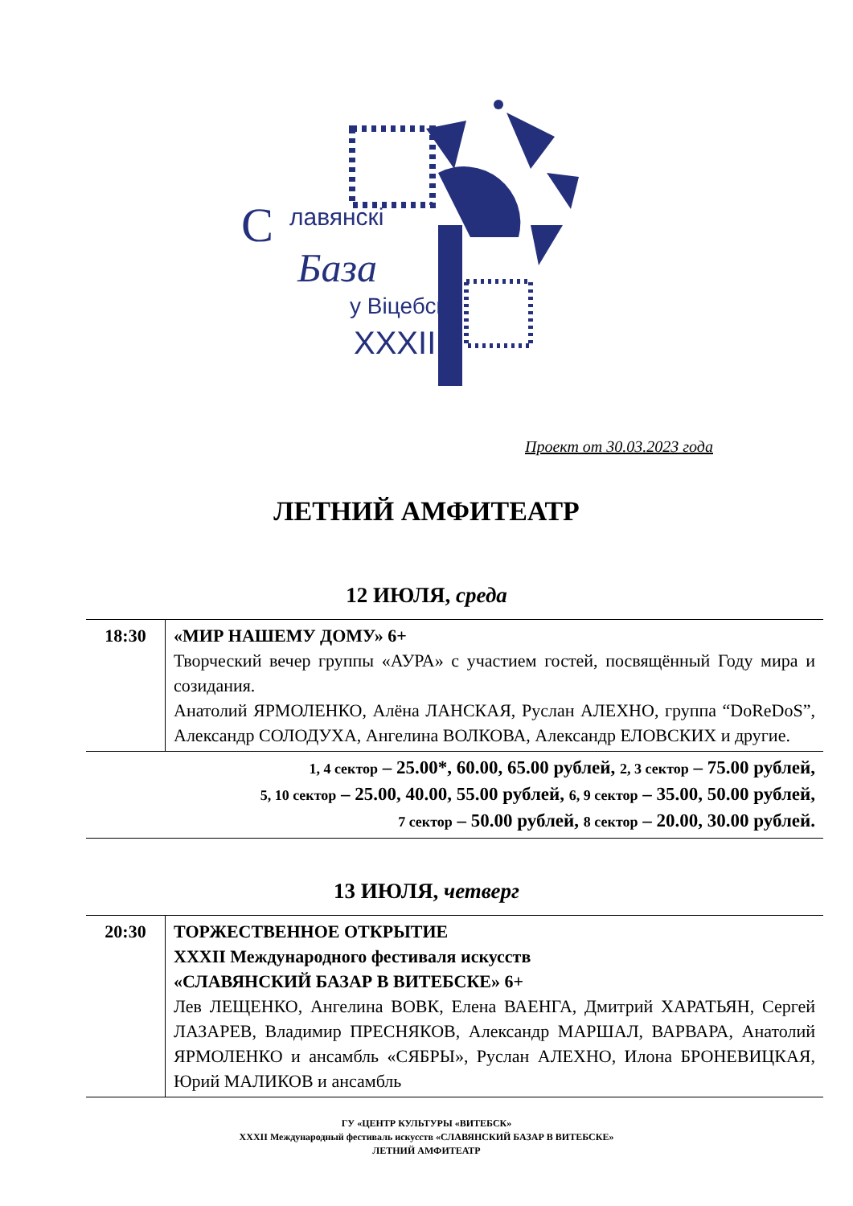С
лавянскi
База
у Вiцебску
XXXII
Проект от 30.03.2023 года
ЛЕТНИЙ АМФИТЕАТР
12 ИЮЛЯ, среда
| 18:30 | «МИР НАШЕМУ ДОМУ» 6+ Творческий вечер группы «АУРА» с участием гостей, посвящённый Году мира и созидания. Анатолий ЯРМОЛЕНКО, Алёна ЛАНСКАЯ, Руслан АЛЕХНО, группа “DoReDoS”, Александр СОЛОДУХА, Ангелина ВОЛКОВА, Александр ЕЛОВСКИХ и другие. |
| 1, 4 сектор – 25.00*, 60.00, 65.00 рублей, 2, 3 сектор – 75.00 рублей, 5, 10 сектор – 25.00, 40.00, 55.00 рублей, 6, 9 сектор – 35.00, 50.00 рублей, 7 сектор – 50.00 рублей, 8 сектор – 20.00, 30.00 рублей. | |
13 ИЮЛЯ, четверг
| 20:30 | ТОРЖЕСТВЕННОЕ ОТКРЫТИЕ XXXII Международного фестиваля искусств «СЛАВЯНСКИЙ БАЗАР В ВИТЕБСКЕ» 6+ Лев ЛЕЩЕНКО, Ангелина ВОВК, Елена ВАЕНГА, Дмитрий ХАРАТЬЯН, Сергей ЛАЗАРЕВ, Владимир ПРЕСНЯКОВ, Александр МАРШАЛ, ВАРВАРА, Анатолий ЯРМОЛЕНКО и ансамбль «СЯБРЫ», Руслан АЛЕХНО, Илона БРОНЕВИЦКАЯ, Юрий МАЛИКОВ и ансамбль |
ГУ «ЦЕНТР КУЛЬТУРЫ «ВИТЕБСК»
XXXII Международный фестиваль искусств «СЛАВЯНСКИЙ БАЗАР В ВИТЕБСКЕ»
ЛЕТНИЙ АМФИТЕАТР